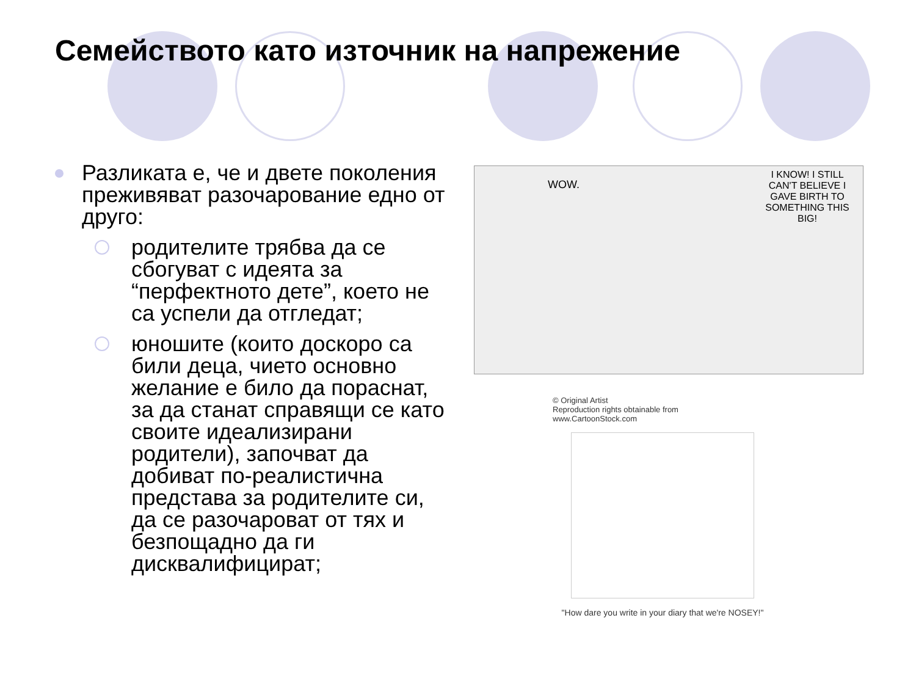Семейството като източник на напрежение
Разликата е, че и двете поколения преживяват разочарование едно от друго:
родителите трябва да се сбогуват с идеята за “перфектното дете”, което не са успели да отгледат;
юношите (които доскоро са били деца, чието основно желание е било да пораснат, за да станат справящи се като своите идеализирани родители), започват да добиват по-реалистична представа за родителите си, да се разочароват от тях и безпощадно да ги дисквалифицират;
WOW.
I KNOW! I STILL CAN'T BELIEVE I GAVE BIRTH TO SOMETHING THIS BIG!
© Original Artist
Reproduction rights obtainable from
www.CartoonStock.com
"How dare you write in your diary that we're NOSEY!"